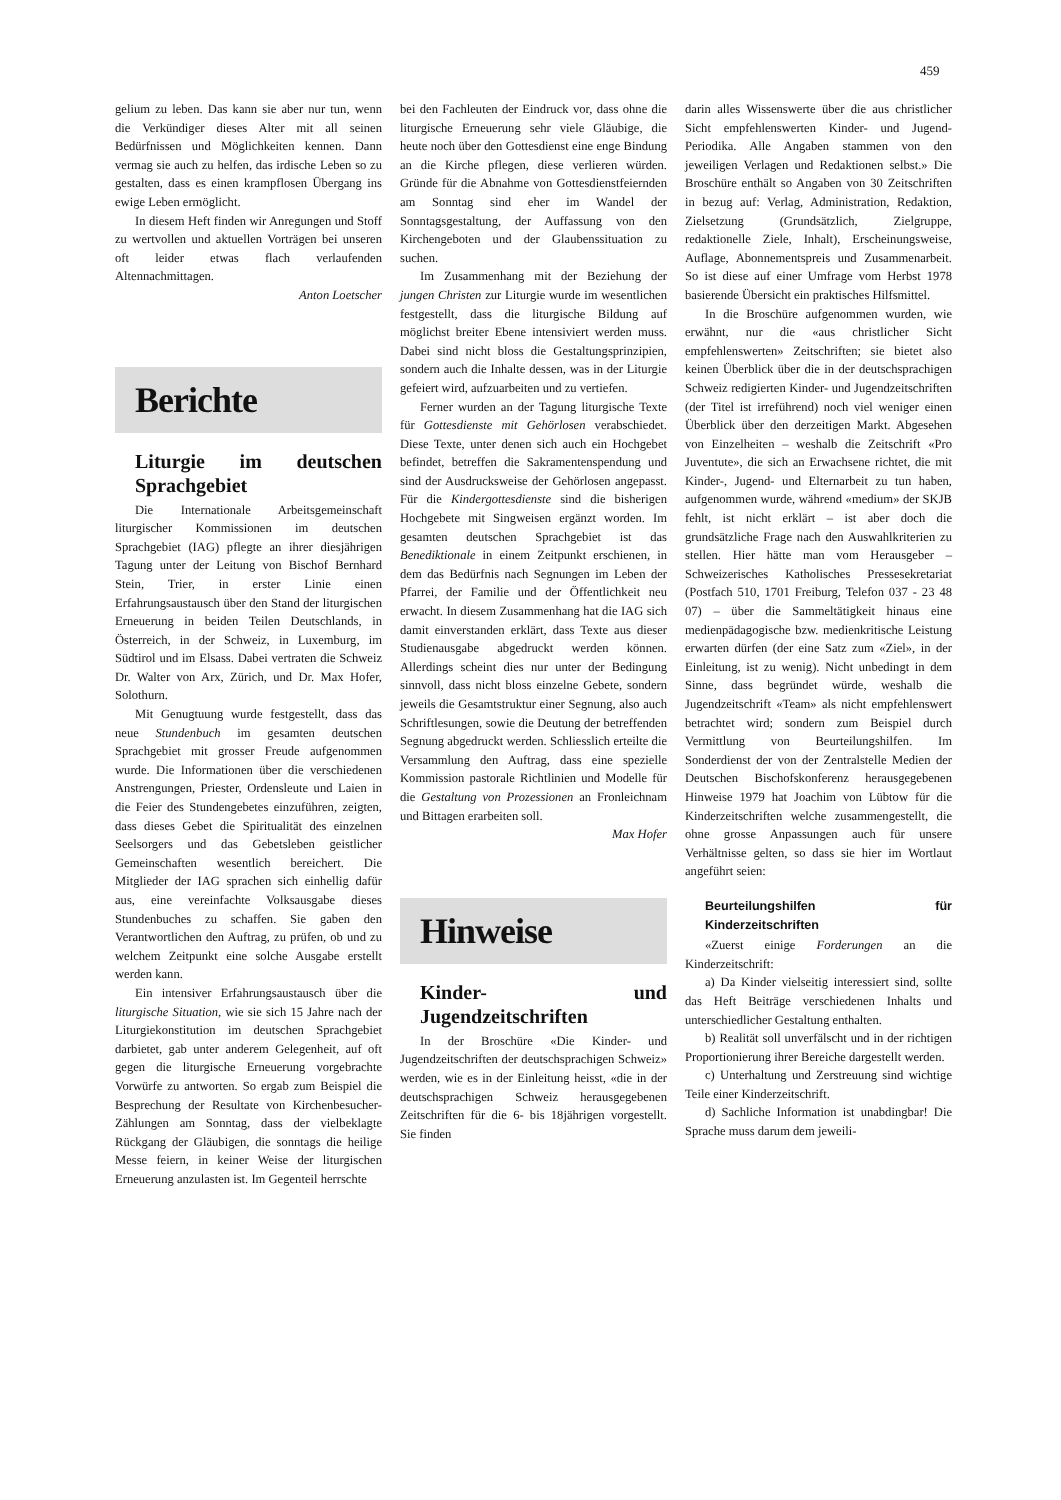459
gelium zu leben. Das kann sie aber nur tun, wenn die Verkündiger dieses Alter mit all seinen Bedürfnissen und Möglichkeiten kennen. Dann vermag sie auch zu helfen, das irdische Leben so zu gestalten, dass es einen krampflosen Übergang ins ewige Leben ermöglicht.
In diesem Heft finden wir Anregungen und Stoff zu wertvollen und aktuellen Vorträgen bei unseren oft leider etwas flach verlaufenden Altennachmittagen.
Anton Loetscher
Berichte
Liturgie im deutschen Sprachgebiet
Die Internationale Arbeitsgemeinschaft liturgischer Kommissionen im deutschen Sprachgebiet (IAG) pflegte an ihrer diesjährigen Tagung unter der Leitung von Bischof Bernhard Stein, Trier, in erster Linie einen Erfahrungsaustausch über den Stand der liturgischen Erneuerung in beiden Teilen Deutschlands, in Österreich, in der Schweiz, in Luxemburg, im Südtirol und im Elsass. Dabei vertraten die Schweiz Dr. Walter von Arx, Zürich, und Dr. Max Hofer, Solothurn.
Mit Genugtuung wurde festgestellt, dass das neue Stundenbuch im gesamten deutschen Sprachgebiet mit grosser Freude aufgenommen wurde. Die Informationen über die verschiedenen Anstrengungen, Priester, Ordensleute und Laien in die Feier des Stundengebetes einzuführen, zeigten, dass dieses Gebet die Spiritualität des einzelnen Seelsorgers und das Gebetsleben geistlicher Gemeinschaften wesentlich bereichert. Die Mitglieder der IAG sprachen sich einhellig dafür aus, eine vereinfachte Volksausgabe dieses Stundenbuches zu schaffen. Sie gaben den Verantwortlichen den Auftrag, zu prüfen, ob und zu welchem Zeitpunkt eine solche Ausgabe erstellt werden kann.
Ein intensiver Erfahrungsaustausch über die liturgische Situation, wie sie sich 15 Jahre nach der Liturgiekonstitution im deutschen Sprachgebiet darbietet, gab unter anderem Gelegenheit, auf oft gegen die liturgische Erneuerung vorgebrachte Vorwürfe zu antworten. So ergab zum Beispiel die Besprechung der Resultate von Kirchenbesucher-Zählungen am Sonntag, dass der vielbeklagte Rückgang der Gläubigen, die sonntags die heilige Messe feiern, in keiner Weise der liturgischen Erneuerung anzulasten ist. Im Gegenteil herrschte
bei den Fachleuten der Eindruck vor, dass ohne die liturgische Erneuerung sehr viele Gläubige, die heute noch über den Gottesdienst eine enge Bindung an die Kirche pflegen, diese verlieren würden. Gründe für die Abnahme von Gottesdienstfeiernden am Sonntag sind eher im Wandel der Sonntagsgestaltung, der Auffassung von den Kirchengeboten und der Glaubenssituation zu suchen.
Im Zusammenhang mit der Beziehung der jungen Christen zur Liturgie wurde im wesentlichen festgestellt, dass die liturgische Bildung auf möglichst breiter Ebene intensiviert werden muss. Dabei sind nicht bloss die Gestaltungsprinzipien, sondern auch die Inhalte dessen, was in der Liturgie gefeiert wird, aufzuarbeiten und zu vertiefen.
Ferner wurden an der Tagung liturgische Texte für Gottesdienste mit Gehörlosen verabschiedet. Diese Texte, unter denen sich auch ein Hochgebet befindet, betreffen die Sakramentenspendung und sind der Ausdrucksweise der Gehörlosen angepasst. Für die Kindergottesdienste sind die bisherigen Hochgebete mit Singweisen ergänzt worden. Im gesamten deutschen Sprachgebiet ist das Benediktionale in einem Zeitpunkt erschienen, in dem das Bedürfnis nach Segnungen im Leben der Pfarrei, der Familie und der Öffentlichkeit neu erwacht. In diesem Zusammenhang hat die IAG sich damit einverstanden erklärt, dass Texte aus dieser Studienausgabe abgedruckt werden können. Allerdings scheint dies nur unter der Bedingung sinnvoll, dass nicht bloss einzelne Gebete, sondern jeweils die Gesamtstruktur einer Segnung, also auch Schriftlesungen, sowie die Deutung der betreffenden Segnung abgedruckt werden. Schliesslich erteilte die Versammlung den Auftrag, dass eine spezielle Kommission pastorale Richtlinien und Modelle für die Gestaltung von Prozessionen an Fronleichnam und Bittagen erarbeiten soll.
Max Hofer
Hinweise
Kinder- und Jugendzeitschriften
In der Broschüre «Die Kinder- und Jugendzeitschriften der deutschsprachigen Schweiz» werden, wie es in der Einleitung heisst, «die in der deutschsprachigen Schweiz herausgegebenen Zeitschriften für die 6- bis 18jährigen vorgestellt. Sie finden
darin alles Wissenswerte über die aus christlicher Sicht empfehlenswerten Kinder- und Jugend-Periodika. Alle Angaben stammen von den jeweiligen Verlagen und Redaktionen selbst.» Die Broschüre enthält so Angaben von 30 Zeitschriften in bezug auf: Verlag, Administration, Redaktion, Zielsetzung (Grundsätzlich, Zielgruppe, redaktionelle Ziele, Inhalt), Erscheinungsweise, Auflage, Abonnementspreis und Zusammenarbeit. So ist diese auf einer Umfrage vom Herbst 1978 basierende Übersicht ein praktisches Hilfsmittel.
In die Broschüre aufgenommen wurden, wie erwähnt, nur die «aus christlicher Sicht empfehlenswerten» Zeitschriften; sie bietet also keinen Überblick über die in der deutschsprachigen Schweiz redigierten Kinder- und Jugendzeitschriften (der Titel ist irreführend) noch viel weniger einen Überblick über den derzeitigen Markt. Abgesehen von Einzelheiten – weshalb die Zeitschrift «Pro Juventute», die sich an Erwachsene richtet, die mit Kinder-, Jugend- und Elternarbeit zu tun haben, aufgenommen wurde, während «medium» der SKJB fehlt, ist nicht erklärt – ist aber doch die grundsätzliche Frage nach den Auswahlkriterien zu stellen. Hier hätte man vom Herausgeber – Schweizerisches Katholisches Pressesekretariat (Postfach 510, 1701 Freiburg, Telefon 037 - 23 48 07) – über die Sammeltätigkeit hinaus eine medienpädagogische bzw. medienkritische Leistung erwarten dürfen (der eine Satz zum «Ziel», in der Einleitung, ist zu wenig). Nicht unbedingt in dem Sinne, dass begründet würde, weshalb die Jugendzeitschrift «Team» als nicht empfehlenswert betrachtet wird; sondern zum Beispiel durch Vermittlung von Beurteilungshilfen. Im Sonderdienst der von der Zentralstelle Medien der Deutschen Bischofskonferenz herausgegebenen Hinweise 1979 hat Joachim von Lübtow für die Kinderzeitschriften welche zusammengestellt, die ohne grosse Anpassungen auch für unsere Verhältnisse gelten, so dass sie hier im Wortlaut angeführt seien:
Beurteilungshilfen für Kinderzeitschriften
«Zuerst einige Forderungen an die Kinderzeitschrift:
a) Da Kinder vielseitig interessiert sind, sollte das Heft Beiträge verschiedenen Inhalts und unterschiedlicher Gestaltung enthalten.
b) Realität soll unverfälscht und in der richtigen Proportionierung ihrer Bereiche dargestellt werden.
c) Unterhaltung und Zerstreuung sind wichtige Teile einer Kinderzeitschrift.
d) Sachliche Information ist unabdingbar! Die Sprache muss darum dem jeweili-